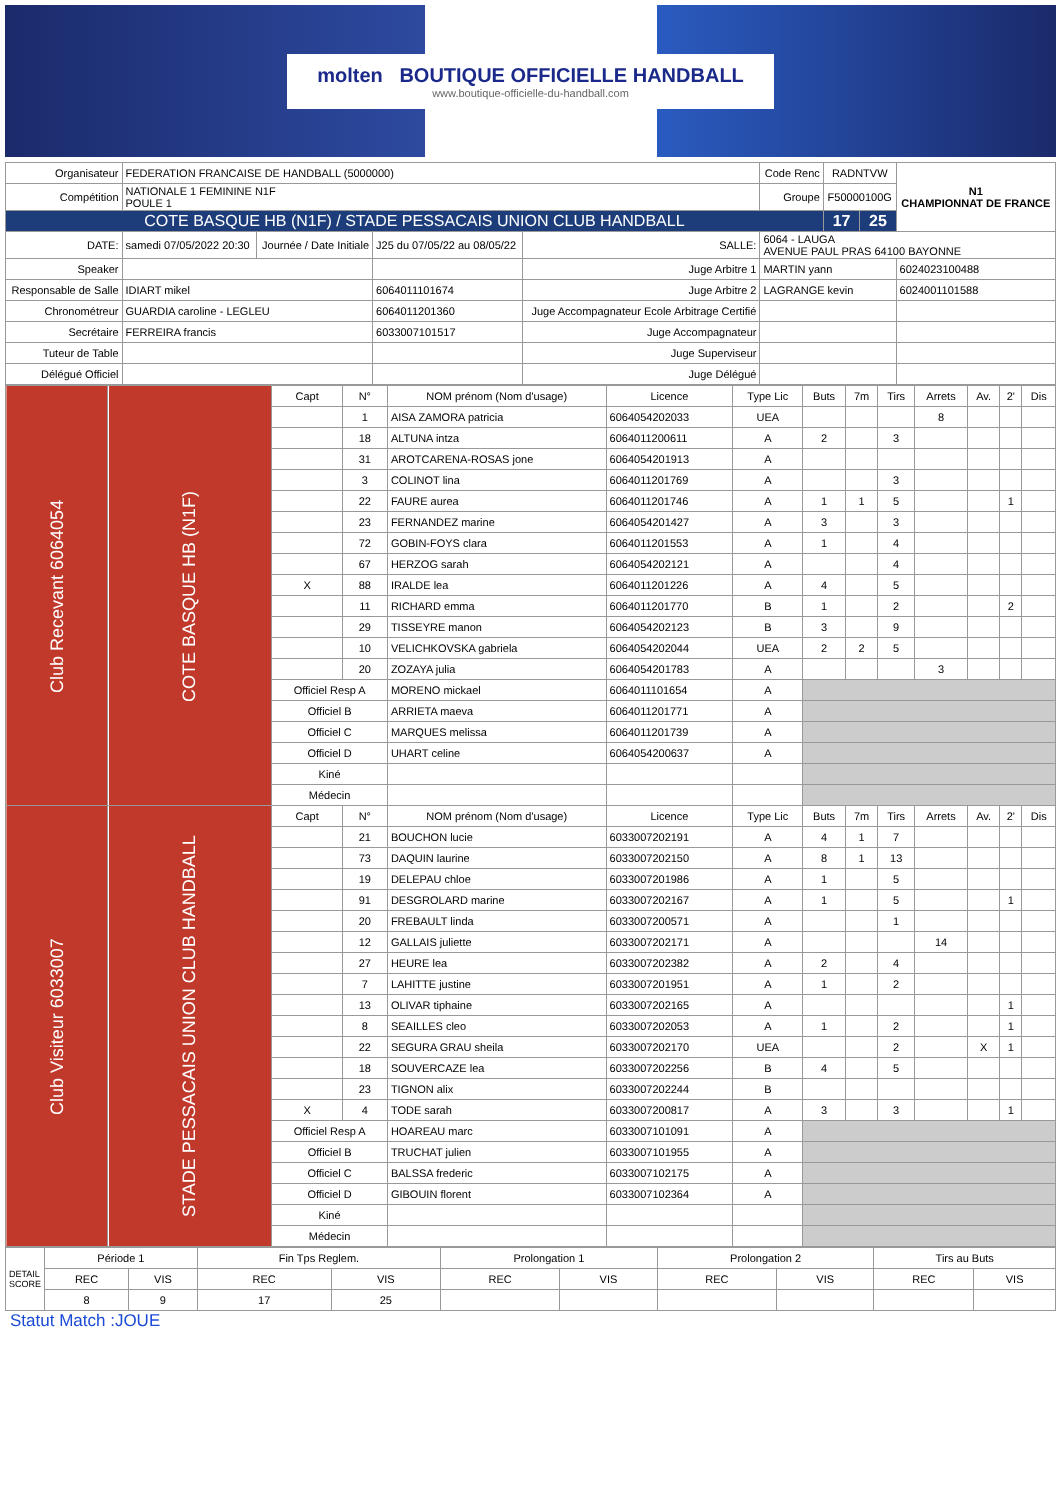molten BOUTIQUE OFFICIELLE HANDBALL
www.boutique-officielle-du-handball.com
| Organisateur | FEDERATION FRANCAISE DE HANDBALL (5000000) | | | | | Code Renc | RADNTVW | | N1 CHAMPIONNAT DE FRANCE |
| Compétition | NATIONALE 1 FEMININE N1F POULE 1 | | | | | Groupe | F50000100G | | |
| COTE BASQUE HB (N1F) / STADE PESSACAIS UNION CLUB HANDBALL | | | | | | | 17 | 25 | |
| DATE: | samedi 07/05/2022 20:30 | Journée / Date Initiale | J25 du 07/05/22 au 08/05/22 | SALLE: | 6064 - LAUGA AVENUE PAUL PRAS 64100 BAYONNE | | | | |
| Speaker | | | | Juge Arbitre 1 | MARTIN yann | | | | 6024023100488 |
| Responsable de Salle | IDIART mikel | | 6064011101674 | Juge Arbitre 2 | LAGRANGE kevin | | | | 6024001101588 |
| Chronométreur | GUARDIA caroline - LEGLEU | | 6064011201360 | Juge Accompagnateur Ecole Arbitrage Certifié | | | | | |
| Secrétaire | FERREIRA francis | | 6033007101517 | Juge Accompagnateur | | | | | |
| Tuteur de Table | | | | Juge Superviseur | | | | | |
| Délégué Officiel | | | | Juge Délégué | | | | | |
| Club Recevant 6064054 | COTE BASQUE HB (N1F) | Capt | N° | NOM prénom (Nom d'usage) | Licence | Type Lic | Buts | 7m | Tirs | Arrets | Av. | 2' | Dis |
| | | | 1 | AISA ZAMORA patricia | 6064054202033 | UEA | | | | 8 | | | |
| | | | 18 | ALTUNA intza | 6064011200611 | A | 2 | | 3 | | | | |
| | | | 31 | AROTCARENA-ROSAS jone | 6064054201913 | A | | | | | | | |
| | | | 3 | COLINOT lina | 6064011201769 | A | | | 3 | | | | |
| | | | 22 | FAURE aurea | 6064011201746 | A | 1 | 1 | 5 | | | 1 | |
| | | | 23 | FERNANDEZ marine | 6064054201427 | A | 3 | | 3 | | | | |
| | | | 72 | GOBIN-FOYS clara | 6064011201553 | A | 1 | | 4 | | | | |
| | | | 67 | HERZOG sarah | 6064054202121 | A | | | 4 | | | | |
| | | X | 88 | IRALDE lea | 6064011201226 | A | 4 | | 5 | | | | |
| | | | 11 | RICHARD emma | 6064011201770 | B | 1 | | 2 | | | 2 | |
| | | | 29 | TISSEYRE manon | 6064054202123 | B | 3 | | 9 | | | | |
| | | | 10 | VELICHKOVSKA gabriela | 6064054202044 | UEA | 2 | 2 | 5 | | | | |
| | | | 20 | ZOZAYA julia | 6064054201783 | A | | | | 3 | | | |
| | | Officiel Resp A | | MORENO mickael | 6064011101654 | A | | | | | | | |
| | | Officiel B | | ARRIETA maeva | 6064011201771 | A | | | | | | | |
| | | Officiel C | | MARQUES melissa | 6064011201739 | A | | | | | | | |
| | | Officiel D | | UHART celine | 6064054200637 | A | | | | | | | |
| | | Kiné | | | | | | | | | | | |
| | | Médecin | | | | | | | | | | | |
| Club Visiteur 6033007 | STADE PESSACAIS UNION CLUB HANDBALL | Capt | N° | NOM prénom (Nom d'usage) | Licence | Type Lic | Buts | 7m | Tirs | Arrets | Av. | 2' | Dis |
| | | | 21 | BOUCHON lucie | 6033007202191 | A | 4 | 1 | 7 | | | | |
| | | | 73 | DAQUIN laurine | 6033007202150 | A | 8 | 1 | 13 | | | | |
| | | | 19 | DELEPAU chloe | 6033007201986 | A | 1 | | 5 | | | | |
| | | | 91 | DESGROLARD marine | 6033007202167 | A | 1 | | 5 | | | 1 | |
| | | | 20 | FREBAULT linda | 6033007200571 | A | | | 1 | | | | |
| | | | 12 | GALLAIS juliette | 6033007202171 | A | | | | 14 | | | |
| | | | 27 | HEURE lea | 6033007202382 | A | 2 | | 4 | | | | |
| | | | 7 | LAHITTE justine | 6033007201951 | A | 1 | | 2 | | | | |
| | | | 13 | OLIVAR tiphaine | 6033007202165 | A | | | | | | 1 | |
| | | | 8 | SEAILLES cleo | 6033007202053 | A | 1 | | 2 | | | 1 | |
| | | | 22 | SEGURA GRAU sheila | 6033007202170 | UEA | | | 2 | | X | 1 | |
| | | | 18 | SOUVERCAZE lea | 6033007202256 | B | 4 | | 5 | | | | |
| | | | 23 | TIGNON alix | 6033007202244 | B | | | | | | | |
| | | X | 4 | TODE sarah | 6033007200817 | A | 3 | | 3 | | | 1 | |
| | | Officiel Resp A | | HOAREAU marc | 6033007101091 | A | | | | | | | |
| | | Officiel B | | TRUCHAT julien | 6033007101955 | A | | | | | | | |
| | | Officiel C | | BALSSA frederic | 6033007102175 | A | | | | | | | |
| | | Officiel D | | GIBOUIN florent | 6033007102364 | A | | | | | | | |
| | | Kiné | | | | | | | | | | | |
| | | Médecin | | | | | | | | | | | |
| DETAIL SCORE | Période 1 | | Fin Tps Reglem. | | Prolongation 1 | | Prolongation 2 | | Tirs au Buts | |
| | REC | VIS | REC | VIS | REC | VIS | REC | VIS | REC | VIS |
| | 8 | 9 | 17 | 25 | | | | | | |
Statut Match :JOUE